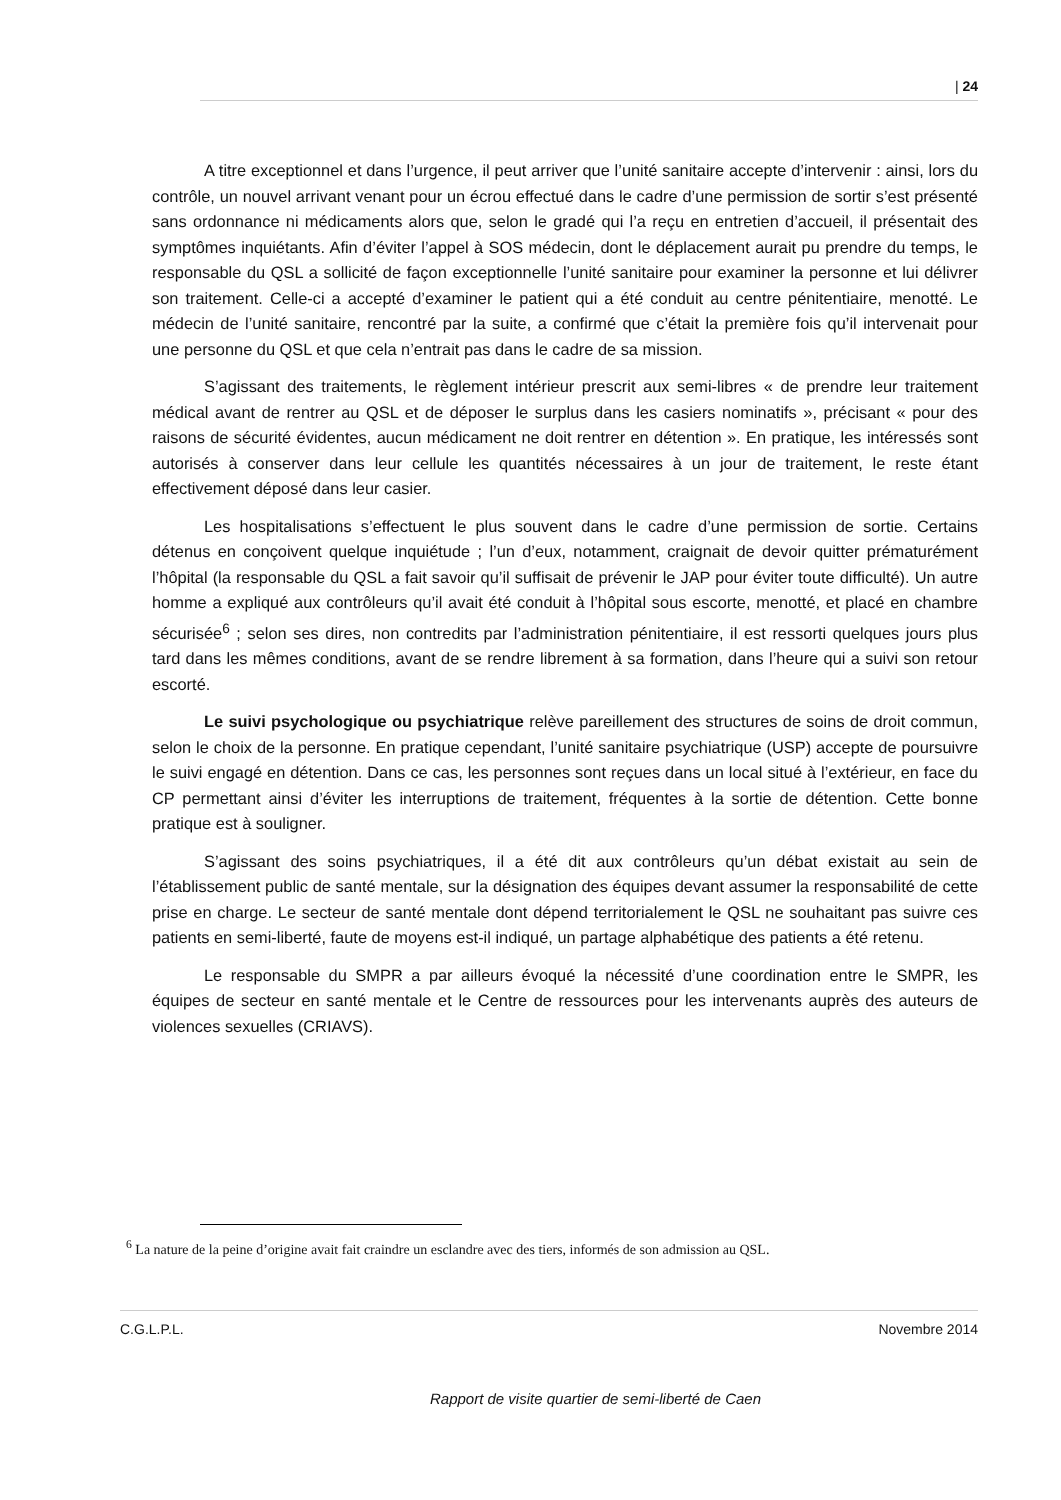| 24
A titre exceptionnel et dans l’urgence, il peut arriver que l’unité sanitaire accepte d’intervenir : ainsi, lors du contrôle, un nouvel arrivant venant pour un écrou effectué dans le cadre d’une permission de sortir s’est présenté sans ordonnance ni médicaments alors que, selon le gradé qui l’a reçu en entretien d’accueil, il présentait des symptômes inquiétants. Afin d’éviter l’appel à SOS médecin, dont le déplacement aurait pu prendre du temps, le responsable du QSL a sollicité de façon exceptionnelle l’unité sanitaire pour examiner la personne et lui délivrer son traitement. Celle-ci a accepté d’examiner le patient qui a été conduit au centre pénitentiaire, menotté. Le médecin de l’unité sanitaire, rencontré par la suite, a confirmé que c’était la première fois qu’il intervenait pour une personne du QSL et que cela n’entrait pas dans le cadre de sa mission.
S’agissant des traitements, le règlement intérieur prescrit aux semi-libres « de prendre leur traitement médical avant de rentrer au QSL et de déposer le surplus dans les casiers nominatifs », précisant « pour des raisons de sécurité évidentes, aucun médicament ne doit rentrer en détention ». En pratique, les intéressés sont autorisés à conserver dans leur cellule les quantités nécessaires à un jour de traitement, le reste étant effectivement déposé dans leur casier.
Les hospitalisations s’effectuent le plus souvent dans le cadre d’une permission de sortie. Certains détenus en conçoivent quelque inquiétude ; l’un d’eux, notamment, craignait de devoir quitter prématurément l’hôpital (la responsable du QSL a fait savoir qu’il suffisait de prévenir le JAP pour éviter toute difficulté). Un autre homme a expliqué aux contrôleurs qu’il avait été conduit à l’hôpital sous escorte, menotté, et placé en chambre sécurisée<sup>6</sup> ; selon ses dires, non contredits par l’administration pénitentiaire, il est ressorti quelques jours plus tard dans les mêmes conditions, avant de se rendre librement à sa formation, dans l’heure qui a suivi son retour escorté.
Le suivi psychologique ou psychiatrique relève pareillement des structures de soins de droit commun, selon le choix de la personne. En pratique cependant, l’unité sanitaire psychiatrique (USP) accepte de poursuivre le suivi engagé en détention. Dans ce cas, les personnes sont reçues dans un local situé à l’extérieur, en face du CP permettant ainsi d’éviter les interruptions de traitement, fréquentes à la sortie de détention. Cette bonne pratique est à souligner.
S’agissant des soins psychiatriques, il a été dit aux contrôleurs qu’un débat existait au sein de l’établissement public de santé mentale, sur la désignation des équipes devant assumer la responsabilité de cette prise en charge. Le secteur de santé mentale dont dépend territorialement le QSL ne souhaitant pas suivre ces patients en semi-liberté, faute de moyens est-il indiqué, un partage alphabétique des patients a été retenu.
Le responsable du SMPR a par ailleurs évoqué la nécessité d’une coordination entre le SMPR, les équipes de secteur en santé mentale et le Centre de ressources pour les intervenants auprès des auteurs de violences sexuelles (CRIAVS).
<sup>6</sup> La nature de la peine d’origine avait fait craindre un esclandre avec des tiers, informés de son admission au QSL.
C.G.L.P.L. Novembre 2014
Rapport de visite quartier de semi-liberté de Caen